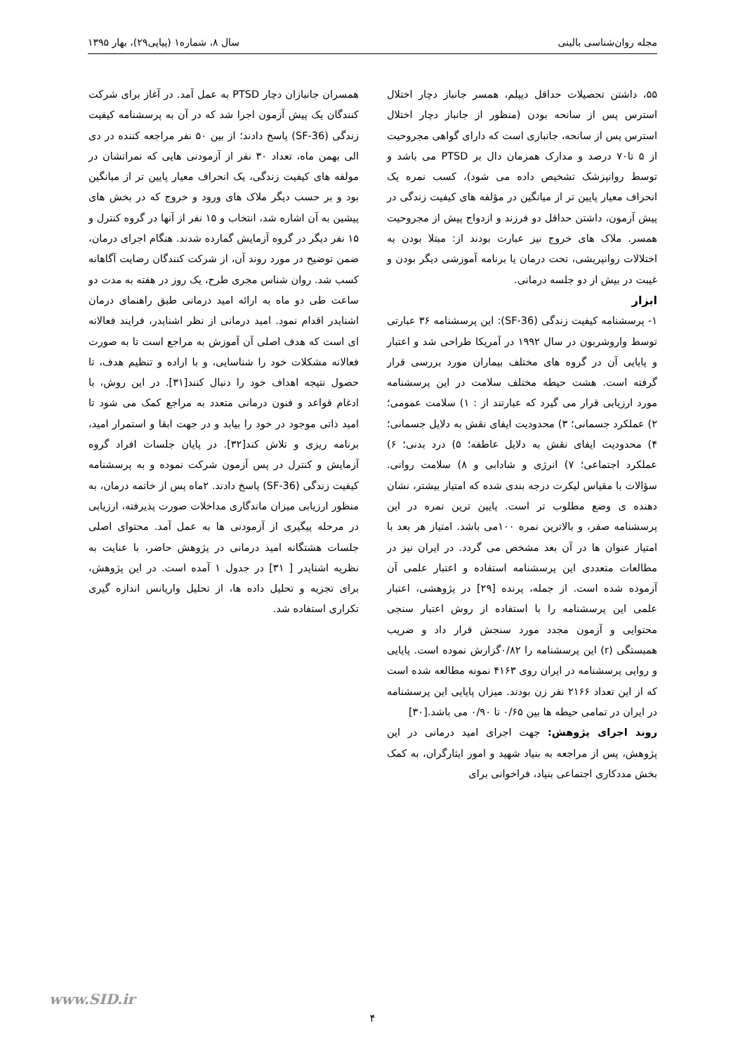مجله روان‌شناسی بالینی سال ۸، شماره۱ (پیاپی۲۹)، بهار ۱۳۹۵
۵۵، داشتن تحصیلات حداقل دیپلم، همسر جانباز دچار اختلال استرس پس از سانحه بودن (منظور از جانباز دچار اختلال استرس پس از سانحه، جانبازی است که دارای گواهی مجروحیت از ۵ تا۷۰ درصد و مدارک همزمان دال بر PTSD می باشد و توسط روانپزشک تشخیص داده می شود)، کسب نمره یک انحراف معیار پایین تر از میانگین در مؤلفه های کیفیت زندگی در پیش آزمون، داشتن حداقل دو فرزند و ازدواج پیش از مجروحیت همسر. ملاک های خروج نیز عبارت بودند از: مبتلا بودن به اختلالات روانپریشی، تحت درمان یا برنامه آموزشی دیگر بودن و غیبت در بیش از دو جلسه درمانی.
ابزار
۱- پرسشنامه کیفیت زندگی (SF-36): این پرسشنامه ۳۶ عبارتی توسط واروشربون در سال ۱۹۹۲ در آمریکا طراحی شد و اعتبار و پایایی آن در گروه های مختلف بیماران مورد بررسی قرار گرفته است. هشت حیطه مختلف سلامت در این پرسشنامه مورد ارزیابی قرار می گیرد که عبارتند از : ۱) سلامت عمومی؛ ۲) عملکرد جسمانی؛ ۳) محدودیت ایفای نقش به دلایل جسمانی؛ ۴) محدودیت ایفای نقش به دلایل عاطفه؛ ۵) درد بدنی؛ ۶) عملکرد اجتماعی؛ ۷) انرژی و شادابی و ۸) سلامت روانی. سؤالات با مقیاس لیکرت درجه بندی شده که امتیاز بیشتر، نشان دهنده ی وضع مطلوب تر است. پایین ترین نمره در این پرسشنامه صفر، و بالاترین نمره ۱۰۰می باشد. امتیاز هر بعد با امتیاز عنوان ها در آن بعد مشخص می گردد. در ایران نیز در مطالعات متعددی این پرسشنامه استفاده و اعتبار علمی آن آزموده شده است. از جمله، پرنده [۲۹] در پژوهشی، اعتبار علمی این پرسشنامه را با استفاده از روش اعتبار سنجی محتوایی و آزمون مجدد مورد سنجش قرار داد و ضریب همبستگی (r) این پرسشنامه را ۰/۸۲گزارش نموده است. پایایی و روایی پرسشنامه در ایران روی ۴۱۶۳ نمونه مطالعه شده است که از این تعداد ۲۱۶۶ نفر زن بودند. میزان پایایی این پرسشنامه در ایران در تمامی حیطه ها بین ۰/۶۵ تا ۰/۹۰ می باشد.[۳۰]
روند اجرای پژوهش: جهت اجرای امید درمانی در این پژوهش، پس از مراجعه به بنیاد شهید و امور ایثارگران، به کمک بخش مددکاری اجتماعی بنیاد، فراخوانی برای
همسران جانبازان دچار PTSD به عمل آمد. در آغاز برای شرکت کنندگان یک پیش آزمون اجرا شد که در آن به پرسشنامه کیفیت زندگی (SF-36) پاسخ دادند؛ از بین ۵۰ نفر مراجعه کننده در دی الی بهمن ماه، تعداد ۳۰ نفر از آزمودنی هایی که نمراتشان در مولفه های کیفیت زندگی، یک انحراف معیار پایین تر از میانگین بود و بر حسب دیگر ملاک های ورود و خروج که در بخش های پیشین به آن اشاره شد، انتخاب و ۱۵ نفر از آنها در گروه کنترل و ۱۵ نفر دیگر در گروه آزمایش گمارده شدند. هنگام اجرای درمان، ضمن توضیح در مورد روند آن، از شرکت کنندگان رضایت آگاهانه کسب شد. روان شناس مجری طرح، یک روز در هفته به مدت دو ساعت طی دو ماه به ارائه امید درمانی طبق راهنمای درمان اشنایدر اقدام نمود. امید درمانی از نظر اشنایدر، فرایند فعالانه ای است که هدف اصلی آن آموزش به مراجع است تا به صورت فعالانه مشکلات خود را شناسایی، و با اراده و تنظیم هدف، تا حصول نتیجه اهداف خود را دنبال کنند[۳۱]. در این روش، با ادغام قواعد و فنون درمانی متعدد به مراجع کمک می شود تا امید ذاتی موجود در خود را بیابد و در جهت ابقا و استمرار امید، برنامه ریزی و تلاش کند[۳۲]. در پایان جلسات افراد گروه آزمایش و کنترل در پس آزمون شرکت نموده و به پرسشنامه کیفیت زندگی (SF-36) پاسخ دادند. ۲ماه پس از خاتمه درمان، به منظور ارزیابی میزان ماندگاری مداخلات صورت پذیرفته، ارزیابی در مرحله پیگیری از آزمودنی ها به عمل آمد. محتوای اصلی جلسات هشتگانه امید درمانی در پژوهش حاضر، با عنایت به نظریه اشنایدر [ ۳۱] در جدول ۱ آمده است. در این پژوهش، برای تجزیه و تحلیل داده ها، از تحلیل واریانس اندازه گیری تکراری استفاده شد.
www.SID.ir
۴